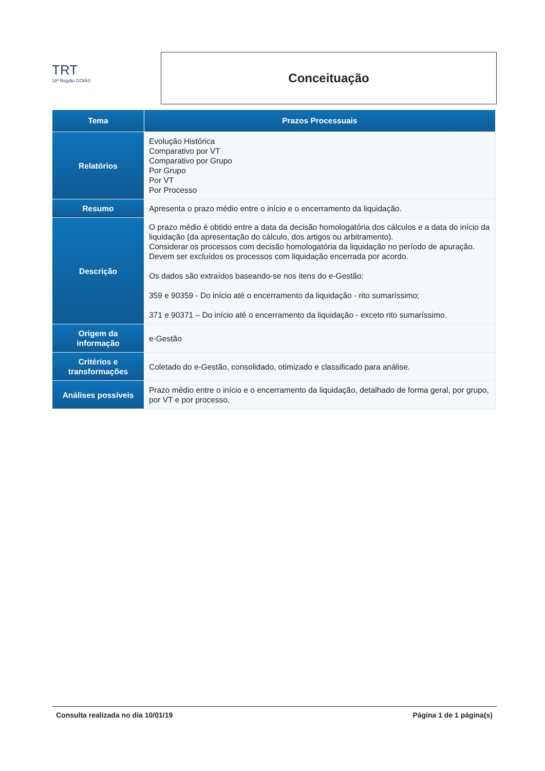TRT
18ª Região GOIÁS
Conceituação
| Tema | Prazos Processuais |
| --- | --- |
| Relatórios | Evolução Histórica Comparativo por VT Comparativo por Grupo Por Grupo Por VT Por Processo |
| Resumo | Apresenta o prazo médio entre o início e o encerramento da liquidação. |
| Descrição | O prazo médio é obtido entre a data da decisão homologatória dos cálculos e a data do início da liquidação (da apresentação do cálculo, dos artigos ou arbitramento). Considerar os processos com decisão homologatória da liquidação no período de apuração. Devem ser excluídos os processos com liquidação encerrada por acordo. Os dados são extraídos baseando-se nos itens do e-Gestão: 359 e 90359 - Do início até o encerramento da liquidação - rito sumaríssimo; 371 e 90371 – Do início até o encerramento da liquidação - exceto rito sumaríssimo. |
| Origem da informação | e-Gestão |
| Critérios e transformações | Coletado do e-Gestão, consolidado, otimizado e classificado para análise. |
| Análises possíveis | Prazo médio entre o início e o encerramento da liquidação, detalhado de forma geral, por grupo, por VT e por processo. |
Consulta realizada no dia 10/01/19 Página 1 de 1 página(s)